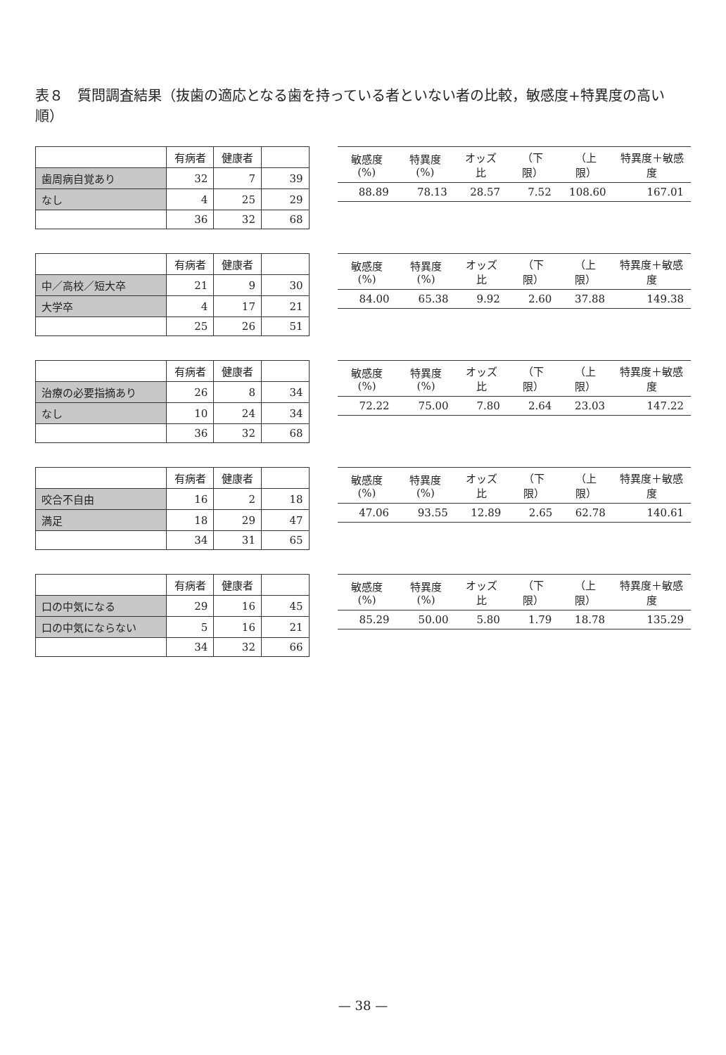表８　質問調査結果（抜歯の適応となる歯を持っている者といない者の比較，敏感度+特異度の高い順）
| | 有病者 | 健康者 | |
| --- | --- | --- | --- |
| 歯周病自覚あり | 32 | 7 | 39 |
| なし | 4 | 25 | 29 |
| | 36 | 32 | 68 |
| 敏感度(%) | 特異度(%) | オッズ比 | （下限） | （上限） | 特異度＋敏感度 |
| --- | --- | --- | --- | --- | --- |
| 88.89 | 78.13 | 28.57 | 7.52 | 108.60 | 167.01 |
| | 有病者 | 健康者 | |
| --- | --- | --- | --- |
| 中／高校／短大卒 | 21 | 9 | 30 |
| 大学卒 | 4 | 17 | 21 |
| | 25 | 26 | 51 |
| 敏感度(%) | 特異度(%) | オッズ比 | （下限） | （上限） | 特異度＋敏感度 |
| --- | --- | --- | --- | --- | --- |
| 84.00 | 65.38 | 9.92 | 2.60 | 37.88 | 149.38 |
| | 有病者 | 健康者 | |
| --- | --- | --- | --- |
| 治療の必要指摘あり | 26 | 8 | 34 |
| なし | 10 | 24 | 34 |
| | 36 | 32 | 68 |
| 敏感度(%) | 特異度(%) | オッズ比 | （下限） | （上限） | 特異度＋敏感度 |
| --- | --- | --- | --- | --- | --- |
| 72.22 | 75.00 | 7.80 | 2.64 | 23.03 | 147.22 |
| | 有病者 | 健康者 | |
| --- | --- | --- | --- |
| 咬合不自由 | 16 | 2 | 18 |
| 満足 | 18 | 29 | 47 |
| | 34 | 31 | 65 |
| 敏感度(%) | 特異度(%) | オッズ比 | （下限） | （上限） | 特異度＋敏感度 |
| --- | --- | --- | --- | --- | --- |
| 47.06 | 93.55 | 12.89 | 2.65 | 62.78 | 140.61 |
| | 有病者 | 健康者 | |
| --- | --- | --- | --- |
| 口の中気になる | 29 | 16 | 45 |
| 口の中気にならない | 5 | 16 | 21 |
| | 34 | 32 | 66 |
| 敏感度(%) | 特異度(%) | オッズ比 | （下限） | （上限） | 特異度＋敏感度 |
| --- | --- | --- | --- | --- | --- |
| 85.29 | 50.00 | 5.80 | 1.79 | 18.78 | 135.29 |
— 38 —